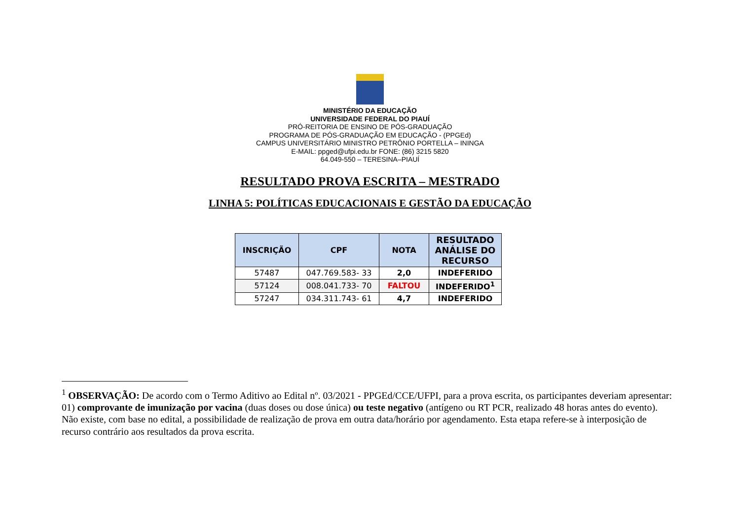MINISTÉRIO DA EDUCAÇÃO
UNIVERSIDADE FEDERAL DO PIAUÍ
PRÓ-REITORIA DE ENSINO DE PÓS-GRADUAÇÃO
PROGRAMA DE PÓS-GRADUAÇÃO EM EDUCAÇÃO - (PPGEd)
CAMPUS UNIVERSITÁRIO MINISTRO PETRÔNIO PORTELLA – ININGA
E-MAIL: ppged@ufpi.edu.br FONE: (86) 3215 5820
64.049-550 – TERESINA–PIAUÍ
RESULTADO PROVA ESCRITA – MESTRADO
LINHA 5: POLÍTICAS EDUCACIONAIS E GESTÃO DA EDUCAÇÃO
| INSCRIÇÃO | CPF | NOTA | RESULTADO ANÁLISE DO RECURSO |
| --- | --- | --- | --- |
| 57487 | 047.769.583- 33 | 2,0 | INDEFERIDO |
| 57124 | 008.041.733- 70 | FALTOU | INDEFERIDO<sup>1</sup> |
| 57247 | 034.311.743- 61 | 4,7 | INDEFERIDO |
<sup>1</sup> OBSERVAÇÃO: De acordo com o Termo Aditivo ao Edital nº. 03/2021 - PPGEd/CCE/UFPI, para a prova escrita, os participantes deveriam apresentar: 01) comprovante de imunização por vacina (duas doses ou dose única) ou teste negativo (antígeno ou RT PCR, realizado 48 horas antes do evento). Não existe, com base no edital, a possibilidade de realização de prova em outra data/horário por agendamento. Esta etapa refere-se à interposição de recurso contrário aos resultados da prova escrita.